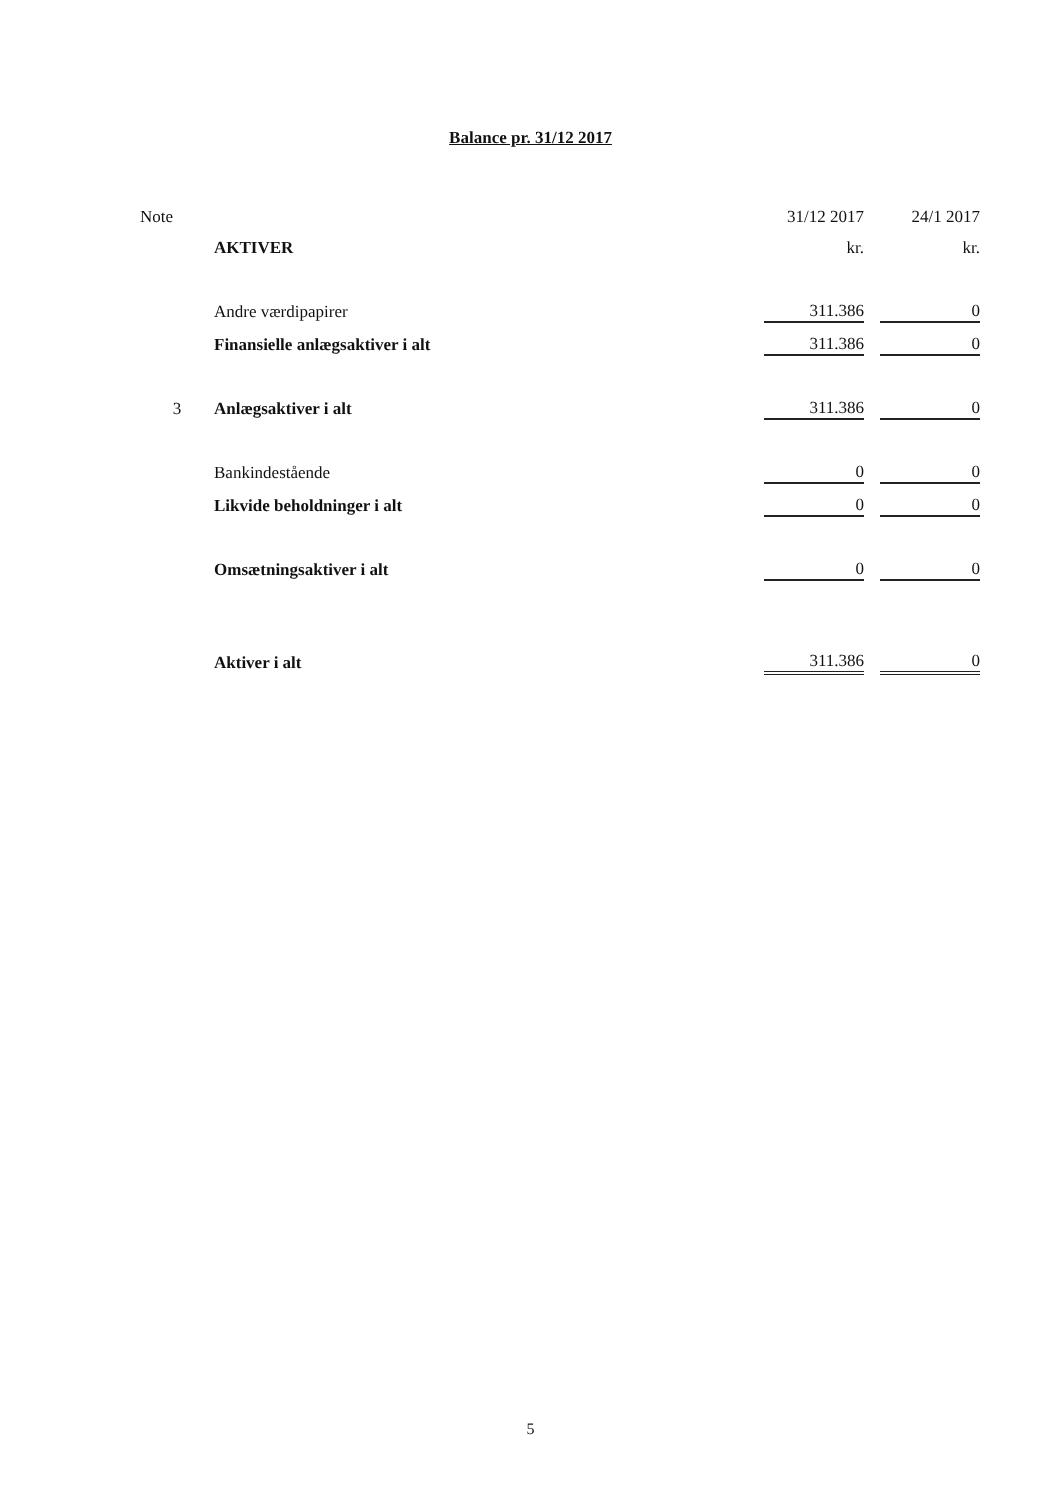Balance pr. 31/12 2017
| Note | | 31/12 2017 | | 24/1 2017 |
| | AKTIVER | kr. | | kr. |
| | Andre værdipapirer | 311.386 | | 0 |
| | Finansielle anlægsaktiver i alt | 311.386 | | 0 |
| 3 | Anlægsaktiver i alt | 311.386 | | 0 |
| | Bankindestående | 0 | | 0 |
| | Likvide beholdninger i alt | 0 | | 0 |
| | Omsætningsaktiver i alt | 0 | | 0 |
| | Aktiver i alt | 311.386 | | 0 |
5